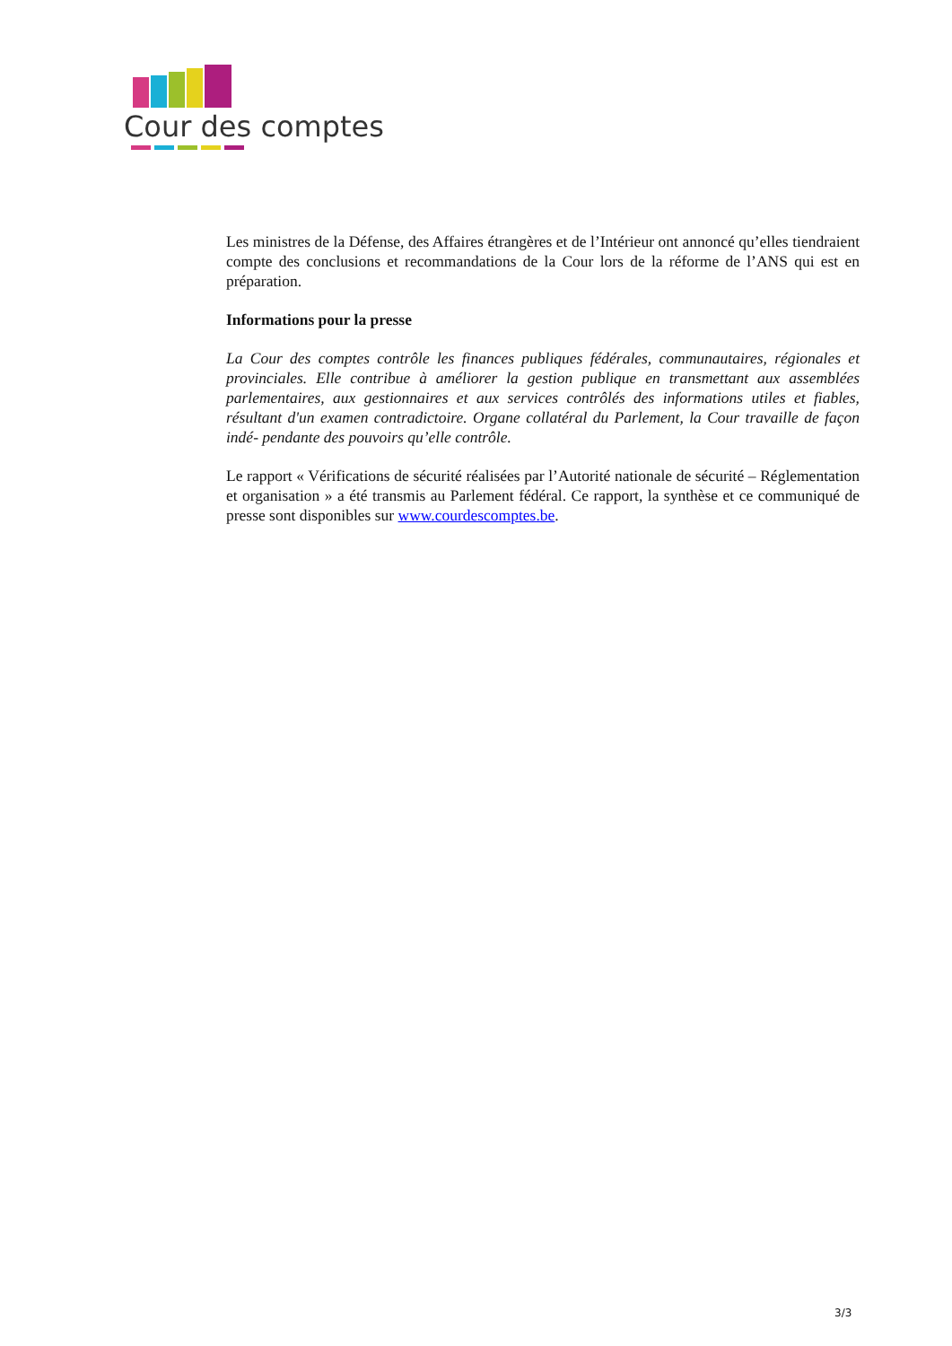Cour des comptes
Les ministres de la Défense, des Affaires étrangères et de l’Intérieur ont annoncé qu’elles tiendraient compte des conclusions et recommandations de la Cour lors de la réforme de l’ANS qui est en préparation.
Informations pour la presse
La Cour des comptes contrôle les finances publiques fédérales, communautaires, régionales et provinciales. Elle contribue à améliorer la gestion publique en transmettant aux assemblées parlementaires, aux gestionnaires et aux services contrôlés des informations utiles et fiables, résultant d'un examen contradictoire. Organe collatéral du Parlement, la Cour travaille de façon indé- pendante des pouvoirs qu’elle contrôle.
Le rapport « Vérifications de sécurité réalisées par l’Autorité nationale de sécurité – Réglementation et organisation » a été transmis au Parlement fédéral. Ce rapport, la synthèse et ce communiqué de presse sont disponibles sur www.courdescomptes.be.
3/3